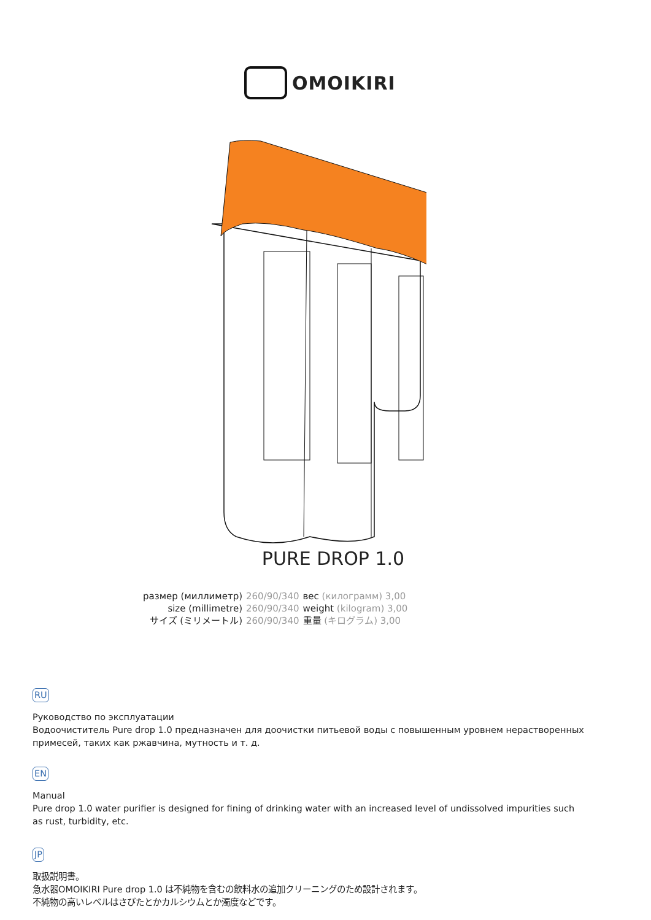OMOIKIRI
PURE DROP 1.0
| размер (миллиметр) | 260/90/340 | вес (килограмм) 3,00 |
| size (millimetre) | 260/90/340 | weight (kilogram) 3,00 |
| サイズ (ミリメートル) | 260/90/340 | 重量 (キログラム) 3,00 |
RU
Руководство по эксплуатации
Водоочиститель Pure drop 1.0 предназначен для доочистки питьевой воды с повышенным уровнем нерастворенных примесей, таких как ржавчина, мутность и т. д.
EN
Manual
Pure drop 1.0 water purifier is designed for fining of drinking water with an increased level of undissolved impurities such as rust, turbidity, etc.
JP
取扱説明書。
急水器OMOIKIRI Pure drop 1.0 は不純物を含むの飲料水の追加クリーニングのため設計されます。
不純物の高いレベルはさびたとかカルシウムとか濁度などです。